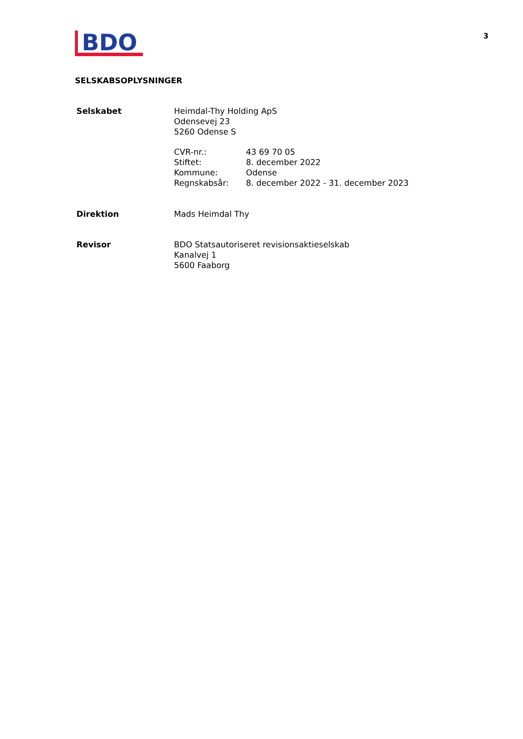BDO
3
SELSKABSOPLYSNINGER
| Selskabet | Heimdal-Thy Holding ApS Odensevej 23 5260 Odense S / CVR-nr.: / 43 69 70 05 / / Stiftet: / 8. december 2022 / / Kommune: / Odense / / Regnskabsår: / 8. december 2022 - 31. december 2023 / |
| Direktion | Mads Heimdal Thy |
| Revisor | BDO Statsautoriseret revisionsaktieselskab Kanalvej 1 5600 Faaborg |